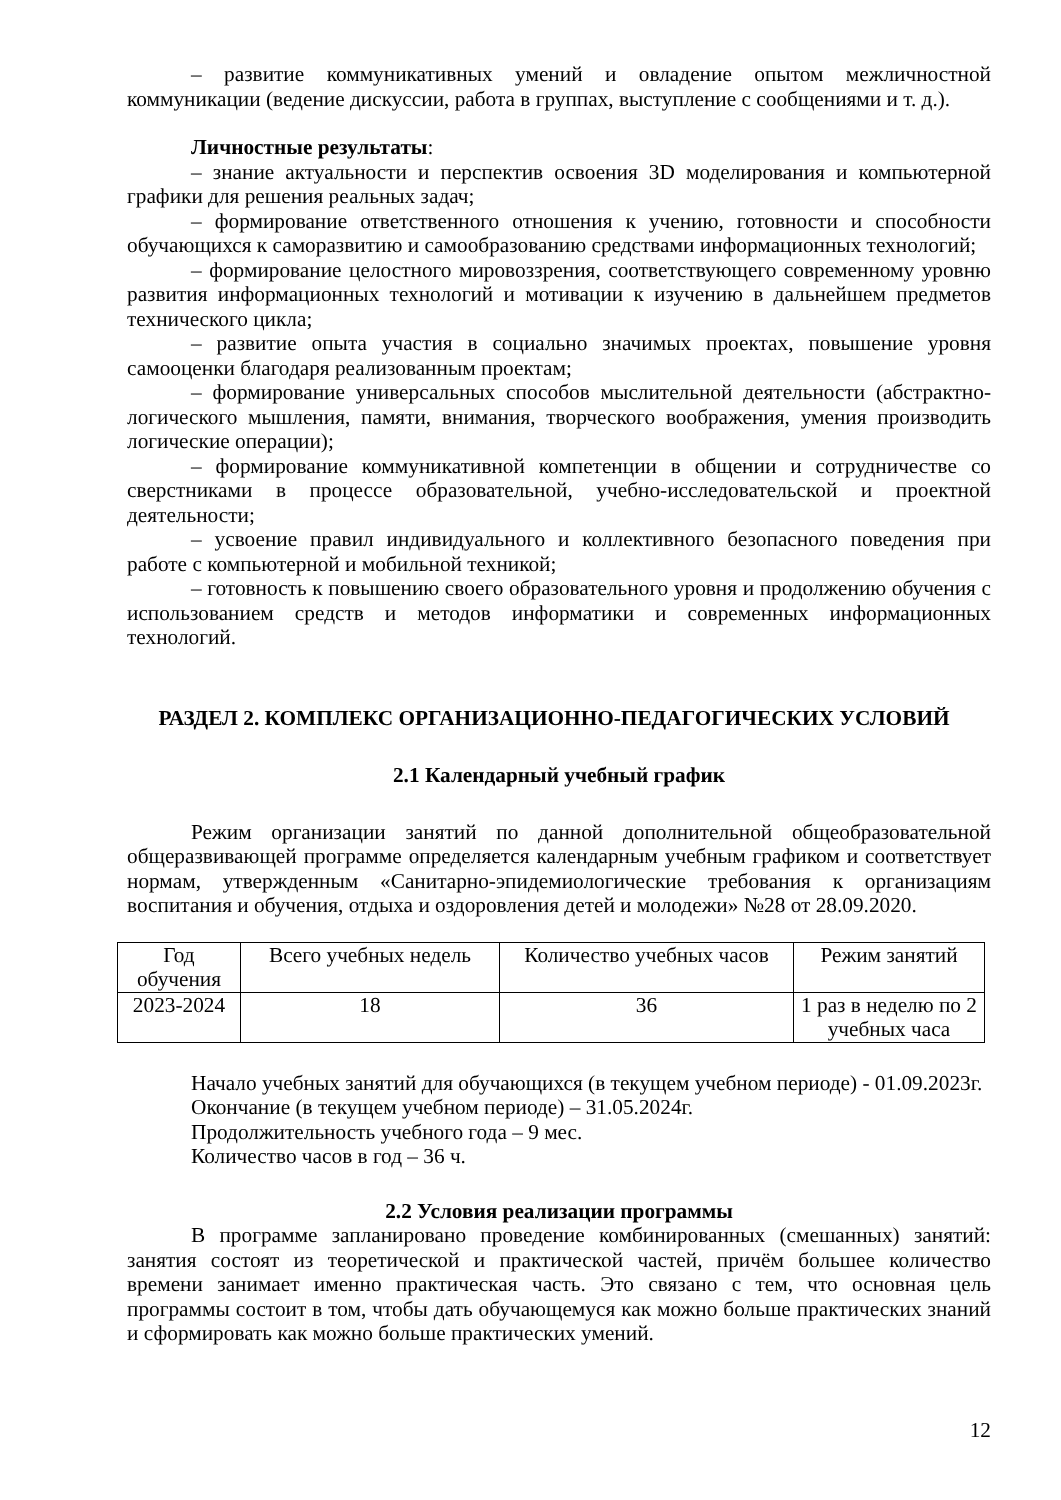– развитие коммуникативных умений и овладение опытом межличностной коммуникации (ведение дискуссии, работа в группах, выступление с сообщениями и т. д.).
Личностные результаты:
– знание актуальности и перспектив освоения 3D моделирования и компьютерной графики для решения реальных задач;
– формирование ответственного отношения к учению, готовности и способности обучающихся к саморазвитию и самообразованию средствами информационных технологий;
– формирование целостного мировоззрения, соответствующего современному уровню развития информационных технологий и мотивации к изучению в дальнейшем предметов технического цикла;
– развитие опыта участия в социально значимых проектах, повышение уровня самооценки благодаря реализованным проектам;
– формирование универсальных способов мыслительной деятельности (абстрактно-логического мышления, памяти, внимания, творческого воображения, умения производить логические операции);
– формирование коммуникативной компетенции в общении и сотрудничестве со сверстниками в процессе образовательной, учебно-исследовательской и проектной деятельности;
– усвоение правил индивидуального и коллективного безопасного поведения при работе с компьютерной и мобильной техникой;
– готовность к повышению своего образовательного уровня и продолжению обучения с использованием средств и методов информатики и современных информационных технологий.
РАЗДЕЛ 2. КОМПЛЕКС ОРГАНИЗАЦИОННО-ПЕДАГОГИЧЕСКИХ УСЛОВИЙ
2.1 Календарный учебный график
Режим организации занятий по данной дополнительной общеобразовательной общеразвивающей программе определяется календарным учебным графиком и соответствует нормам, утвержденным «Санитарно-эпидемиологические требования к организациям воспитания и обучения, отдыха и оздоровления детей и молодежи» №28 от 28.09.2020.
| Год обучения | Всего учебных недель | Количество учебных часов | Режим занятий |
| 2023-2024 | 18 | 36 | 1 раз в неделю по 2 учебных часа |
Начало учебных занятий для обучающихся (в текущем учебном периоде) - 01.09.2023г.
Окончание (в текущем учебном периоде) – 31.05.2024г.
Продолжительность учебного года – 9 мес.
Количество часов в год – 36 ч.
2.2 Условия реализации программы
В программе запланировано проведение комбинированных (смешанных) занятий: занятия состоят из теоретической и практической частей, причём большее количество времени занимает именно практическая часть. Это связано с тем, что основная цель программы состоит в том, чтобы дать обучающемуся как можно больше практических знаний и сформировать как можно больше практических умений.
12